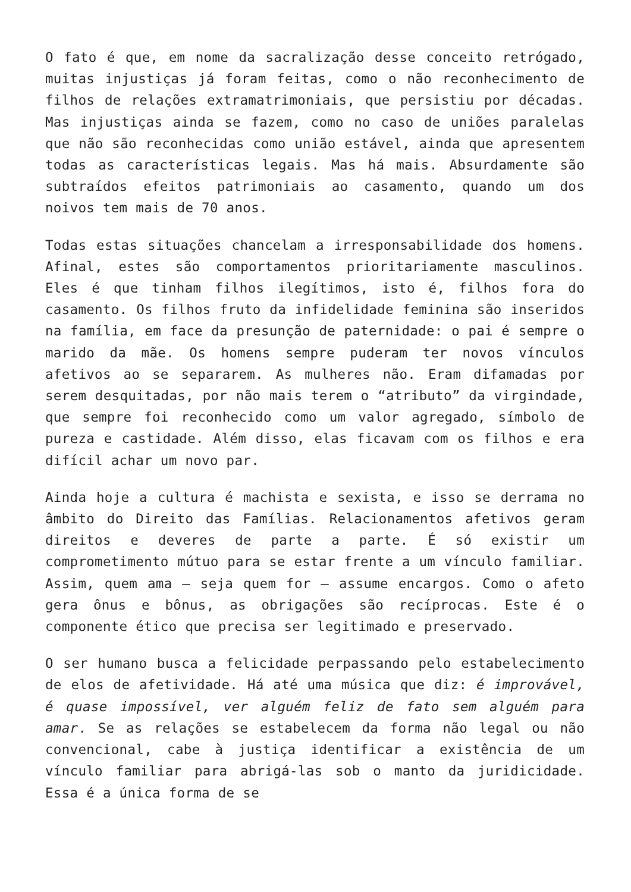O fato é que, em nome da sacralização desse conceito retrógado, muitas injustiças já foram feitas, como o não reconhecimento de filhos de relações extramatrimoniais, que persistiu por décadas. Mas injustiças ainda se fazem, como no caso de uniões paralelas que não são reconhecidas como união estável, ainda que apresentem todas as características legais. Mas há mais. Absurdamente são subtraídos efeitos patrimoniais ao casamento, quando um dos noivos tem mais de 70 anos.
Todas estas situações chancelam a irresponsabilidade dos homens. Afinal, estes são comportamentos prioritariamente masculinos. Eles é que tinham filhos ilegítimos, isto é, filhos fora do casamento. Os filhos fruto da infidelidade feminina são inseridos na família, em face da presunção de paternidade: o pai é sempre o marido da mãe. Os homens sempre puderam ter novos vínculos afetivos ao se separarem. As mulheres não. Eram difamadas por serem desquitadas, por não mais terem o “atributo” da virgindade, que sempre foi reconhecido como um valor agregado, símbolo de pureza e castidade. Além disso, elas ficavam com os filhos e era difícil achar um novo par.
Ainda hoje a cultura é machista e sexista, e isso se derrama no âmbito do Direito das Famílias. Relacionamentos afetivos geram direitos e deveres de parte a parte. É só existir um comprometimento mútuo para se estar frente a um vínculo familiar. Assim, quem ama – seja quem for – assume encargos. Como o afeto gera ônus e bônus, as obrigações são recíprocas. Este é o componente ético que precisa ser legitimado e preservado.
O ser humano busca a felicidade perpassando pelo estabelecimento de elos de afetividade. Há até uma música que diz: é improvável, é quase impossível, ver alguém feliz de fato sem alguém para amar. Se as relações se estabelecem da forma não legal ou não convencional, cabe à justiça identificar a existência de um vínculo familiar para abrigá-las sob o manto da juridicidade. Essa é a única forma de se